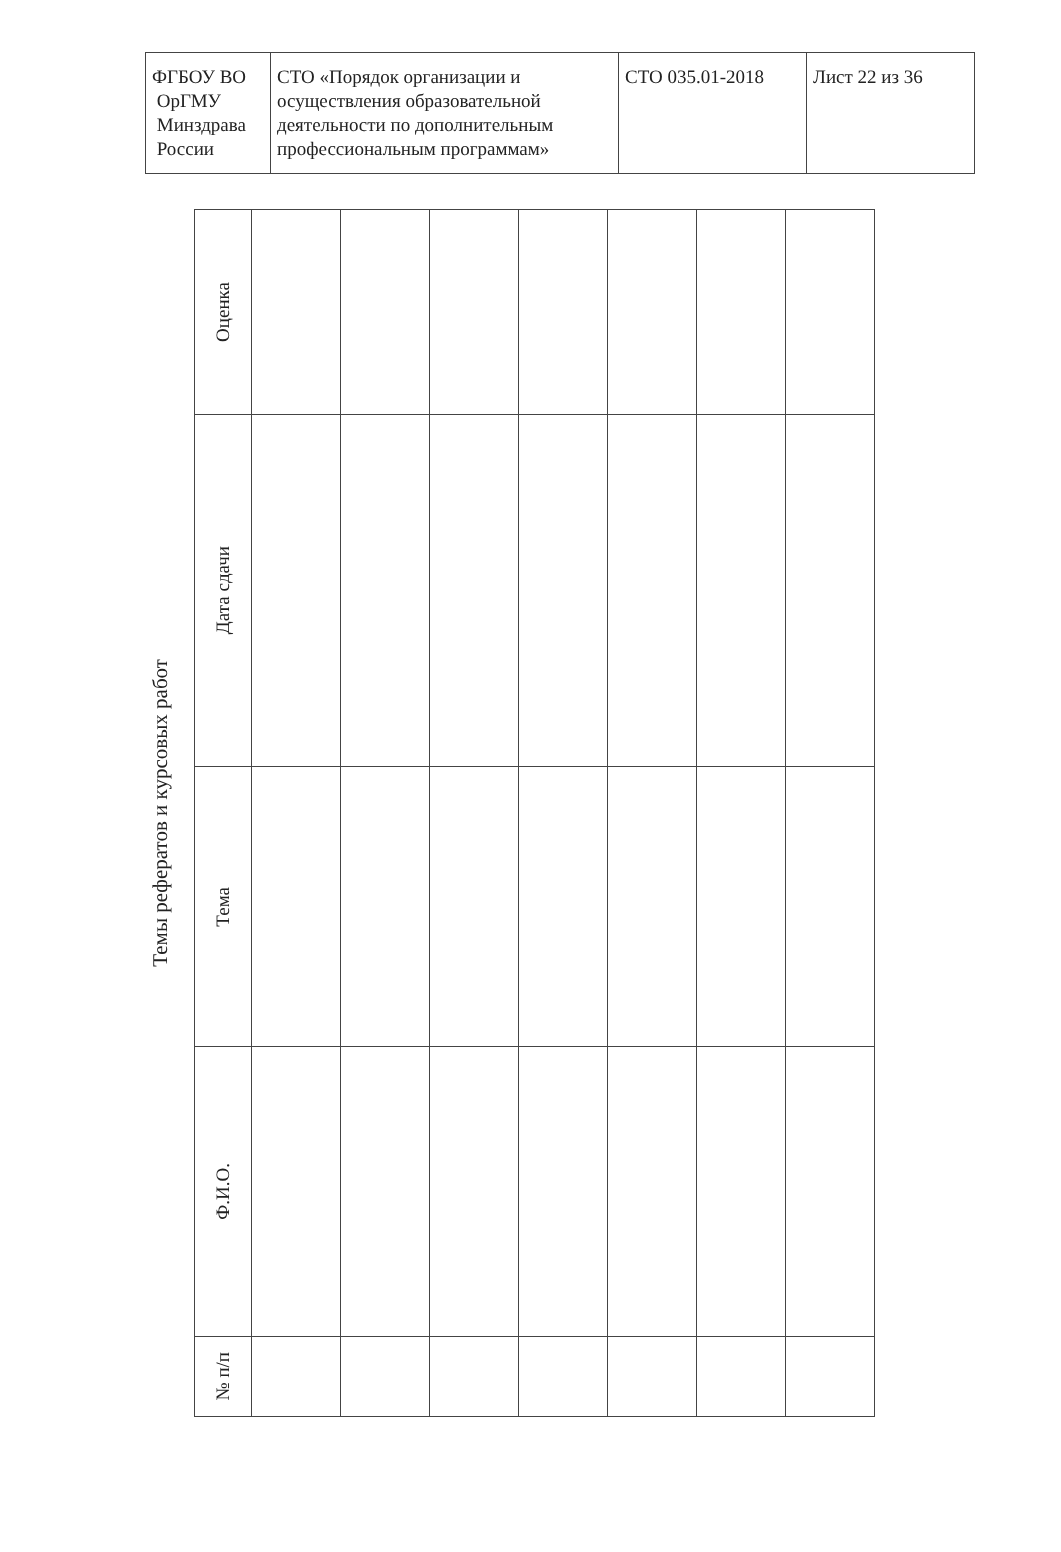| ФГБОУ ВО ОрГМУ Минздрава России | СТО «Порядок организации и осуществления образовательной деятельности по дополнительным профессиональным программам» | СТО 035.01-2018 | Лист 22 из 36 |
Темы рефератов и курсовых работ
| Оценка | | | | | | | |
| Дата сдачи | | | | | | | |
| Тема | | | | | | | |
| Ф.И.О. | | | | | | | |
| № п/п | | | | | | | |